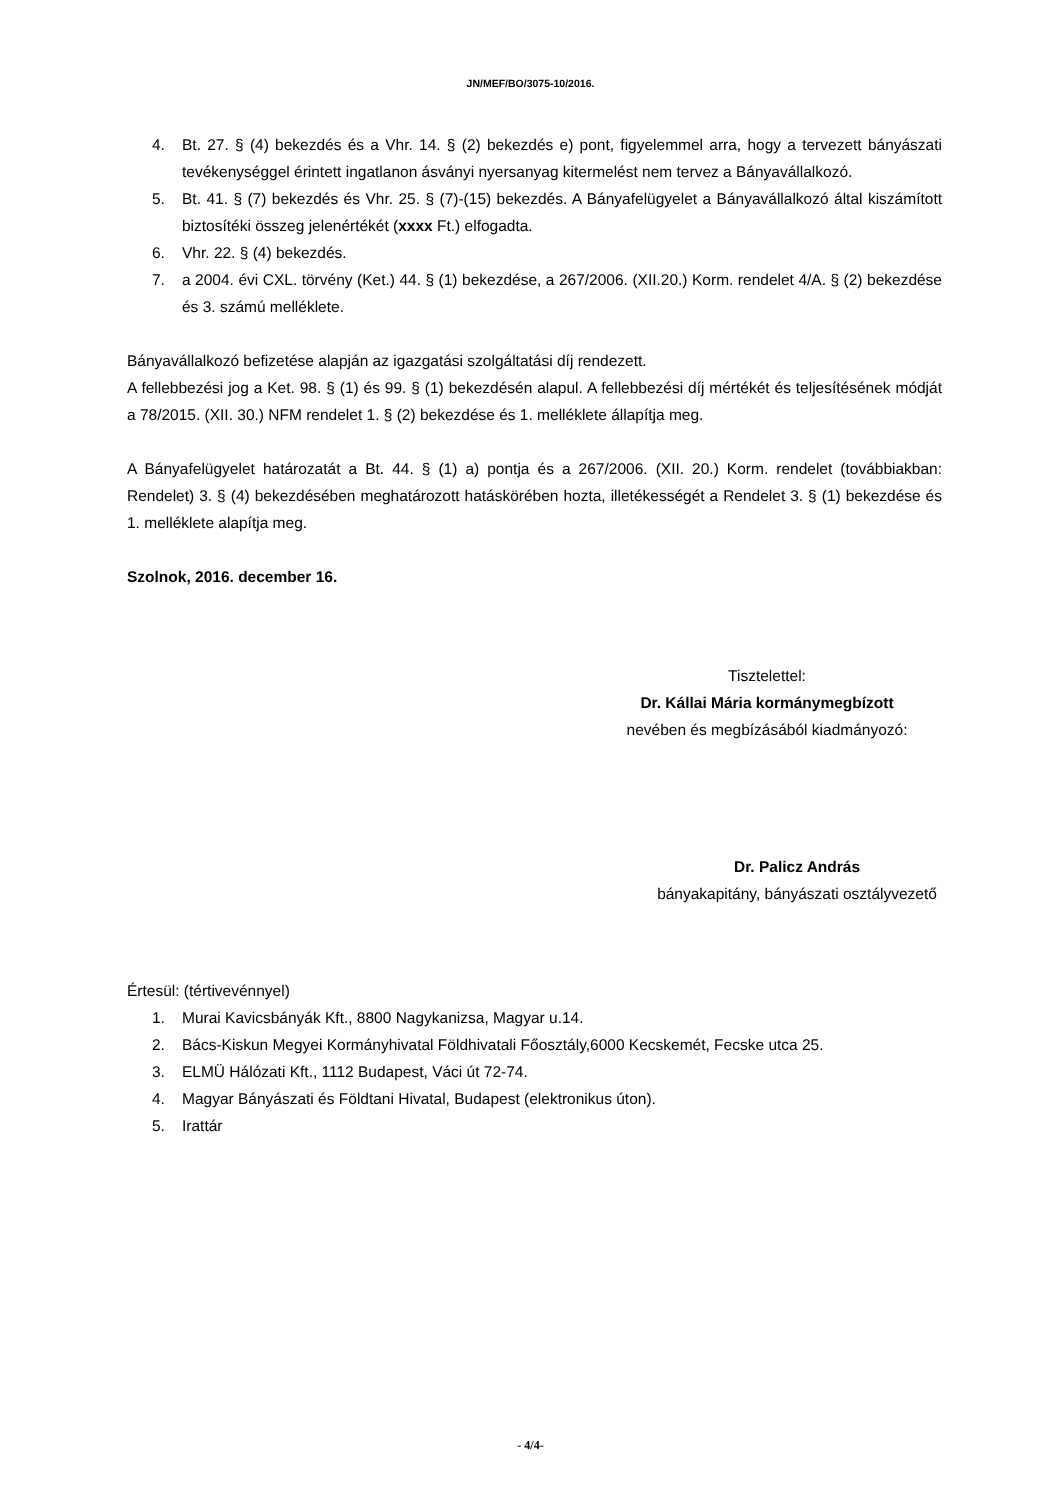JN/MEF/BO/3075-10/2016.
4. Bt. 27. § (4) bekezdés és a Vhr. 14. § (2) bekezdés e) pont, figyelemmel arra, hogy a tervezett bányászati tevékenységgel érintett ingatlanon ásványi nyersanyag kitermelést nem tervez a Bányavállalkozó.
5. Bt. 41. § (7) bekezdés és Vhr. 25. § (7)-(15) bekezdés. A Bányafelügyelet a Bányavállalkozó által kiszámított biztosítéki összeg jelenértékét (xxxx Ft.) elfogadta.
6. Vhr. 22. § (4) bekezdés.
7. a 2004. évi CXL. törvény (Ket.) 44. § (1) bekezdése, a 267/2006. (XII.20.) Korm. rendelet 4/A. § (2) bekezdése és 3. számú melléklete.
Bányavállalkozó befizetése alapján az igazgatási szolgáltatási díj rendezett.
A fellebbezési jog a Ket. 98. § (1) és 99. § (1) bekezdésén alapul. A fellebbezési díj mértékét és teljesítésének módját a 78/2015. (XII. 30.) NFM rendelet 1. § (2) bekezdése és 1. melléklete állapítja meg.
A Bányafelügyelet határozatát a Bt. 44. § (1) a) pontja és a 267/2006. (XII. 20.) Korm. rendelet (továbbiakban: Rendelet) 3. § (4) bekezdésében meghatározott hatáskörében hozta, illetékességét a Rendelet 3. § (1) bekezdése és 1. melléklete alapítja meg.
Szolnok, 2016. december 16.
Tisztelettel:
Dr. Kállai Mária kormánymegbízott
nevében és megbízásából kiadmányozó:
Dr. Palicz András
bányakapitány, bányászati osztályvezető
Értesül: (tértivevénnyel)
1. Murai Kavicsbányák Kft., 8800 Nagykanizsa, Magyar u.14.
2. Bács-Kiskun Megyei Kormányhivatal Földhivatali Főosztály,6000 Kecskemét, Fecske utca 25.
3. ELMÜ Hálózati Kft., 1112 Budapest, Váci út 72-74.
4. Magyar Bányászati és Földtani Hivatal, Budapest (elektronikus úton).
5. Irattár
- 4/4-